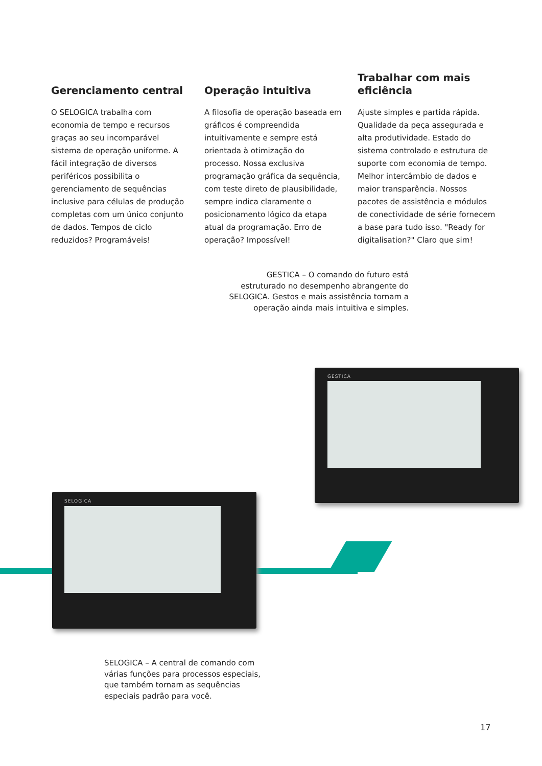Gerenciamento central
O SELOGICA trabalha com economia de tempo e recursos graças ao seu incomparável sistema de operação uniforme. A fácil integração de diversos periféricos possibilita o gerenciamento de sequências inclusive para células de produção completas com um único conjunto de dados. Tempos de ciclo reduzidos? Programáveis!
Operação intuitiva
A filosofia de operação baseada em gráficos é compreendida intuitivamente e sempre está orientada à otimização do processo. Nossa exclusiva programação gráfica da sequência, com teste direto de plausibilidade, sempre indica claramente o posicionamento lógico da etapa atual da programação. Erro de operação? Impossível!
Trabalhar com mais eficiência
Ajuste simples e partida rápida. Qualidade da peça assegurada e alta produtividade. Estado do sistema controlado e estrutura de suporte com economia de tempo. Melhor intercâmbio de dados e maior transparência. Nossos pacotes de assistência e módulos de conectividade de série fornecem a base para tudo isso. "Ready for digitalisation?" Claro que sim!
GESTICA – O comando do futuro está estruturado no desempenho abrangente do SELOGICA. Gestos e mais assistência tornam a operação ainda mais intuitiva e simples.
GESTICA
SELOGICA
SELOGICA – A central de comando com várias funções para processos especiais, que também tornam as sequências especiais padrão para você.
17